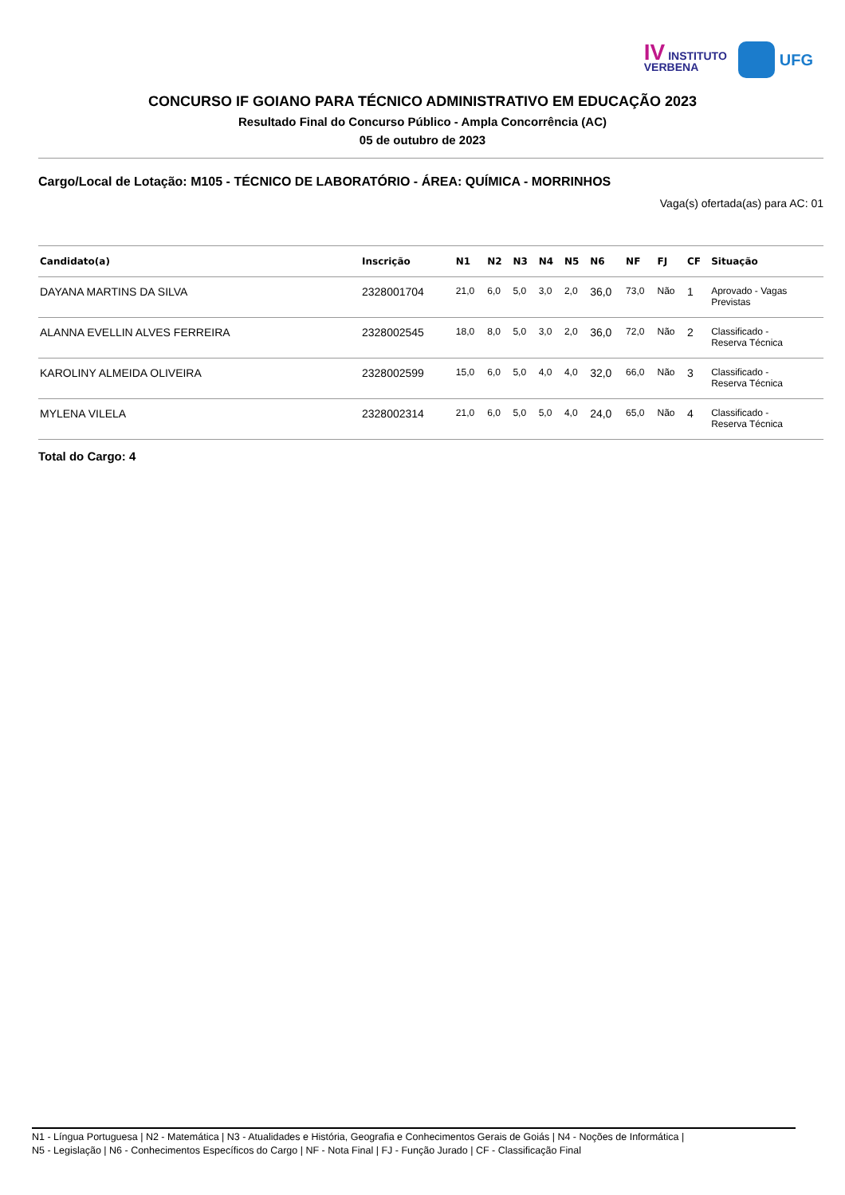IV INSTITUTO
VERBENA
UFG
CONCURSO IF GOIANO PARA TÉCNICO ADMINISTRATIVO EM EDUCAÇÃO 2023
Resultado Final do Concurso Público - Ampla Concorrência (AC)
05 de outubro de 2023
Cargo/Local de Lotação: M105 - TÉCNICO DE LABORATÓRIO - ÁREA: QUÍMICA - MORRINHOS
Vaga(s) ofertada(as) para AC: 01
| Candidato(a) | Inscrição | N1 | N2 | N3 | N4 | N5 | N6 | NF | FJ | CF | Situação |
| --- | --- | --- | --- | --- | --- | --- | --- | --- | --- | --- | --- |
| DAYANA MARTINS DA SILVA | 2328001704 | 21,0 | 6,0 | 5,0 | 3,0 | 2,0 | 36,0 | 73,0 | Não | 1 | Aprovado - Vagas Previstas |
| ALANNA EVELLIN ALVES FERREIRA | 2328002545 | 18,0 | 8,0 | 5,0 | 3,0 | 2,0 | 36,0 | 72,0 | Não | 2 | Classificado - Reserva Técnica |
| KAROLINY ALMEIDA OLIVEIRA | 2328002599 | 15,0 | 6,0 | 5,0 | 4,0 | 4,0 | 32,0 | 66,0 | Não | 3 | Classificado - Reserva Técnica |
| MYLENA VILELA | 2328002314 | 21,0 | 6,0 | 5,0 | 5,0 | 4,0 | 24,0 | 65,0 | Não | 4 | Classificado - Reserva Técnica |
Total do Cargo: 4
N1 - Língua Portuguesa | N2 - Matemática | N3 - Atualidades e História, Geografia e Conhecimentos Gerais de Goiás | N4 - Noções de Informática |
N5 - Legislação | N6 - Conhecimentos Específicos do Cargo | NF - Nota Final | FJ - Função Jurado | CF - Classificação Final